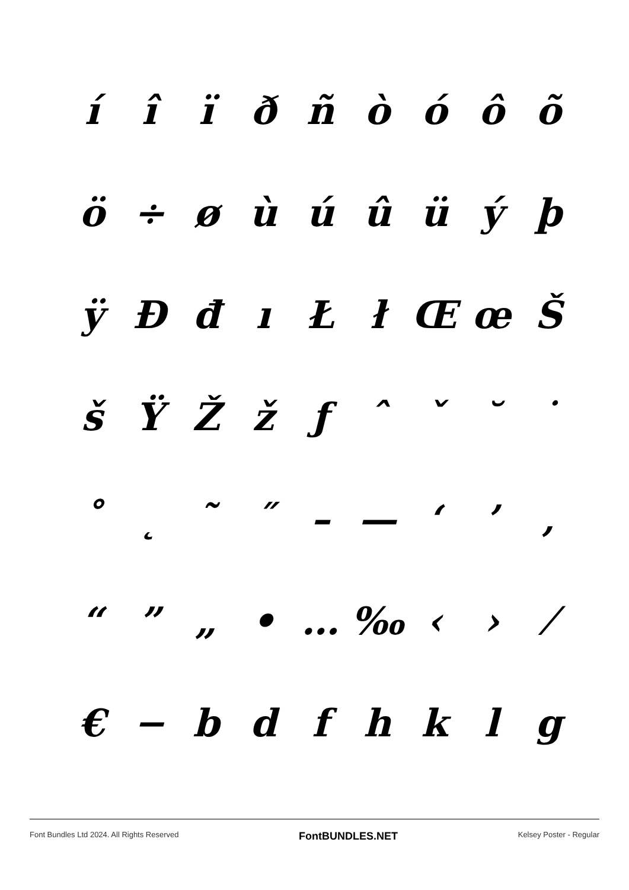í î ï ð ñ ò ó ô õ
ö ÷ ø ù ú û ü ý þ
ÿ Đ đ ı Ł ł Œ œ Š
š Ÿ Ž ž ƒ ˆ ˇ ˘ ˙
˚ ˛ ˜ ˝ – — ‘ ’ ‚
“ ” „ • … ‰ ‹ › ⁄
€ − b d f h k l g
Font Bundles Ltd 2024. All Rights Reserved FontBUNDLES.NET Kelsey Poster - Regular